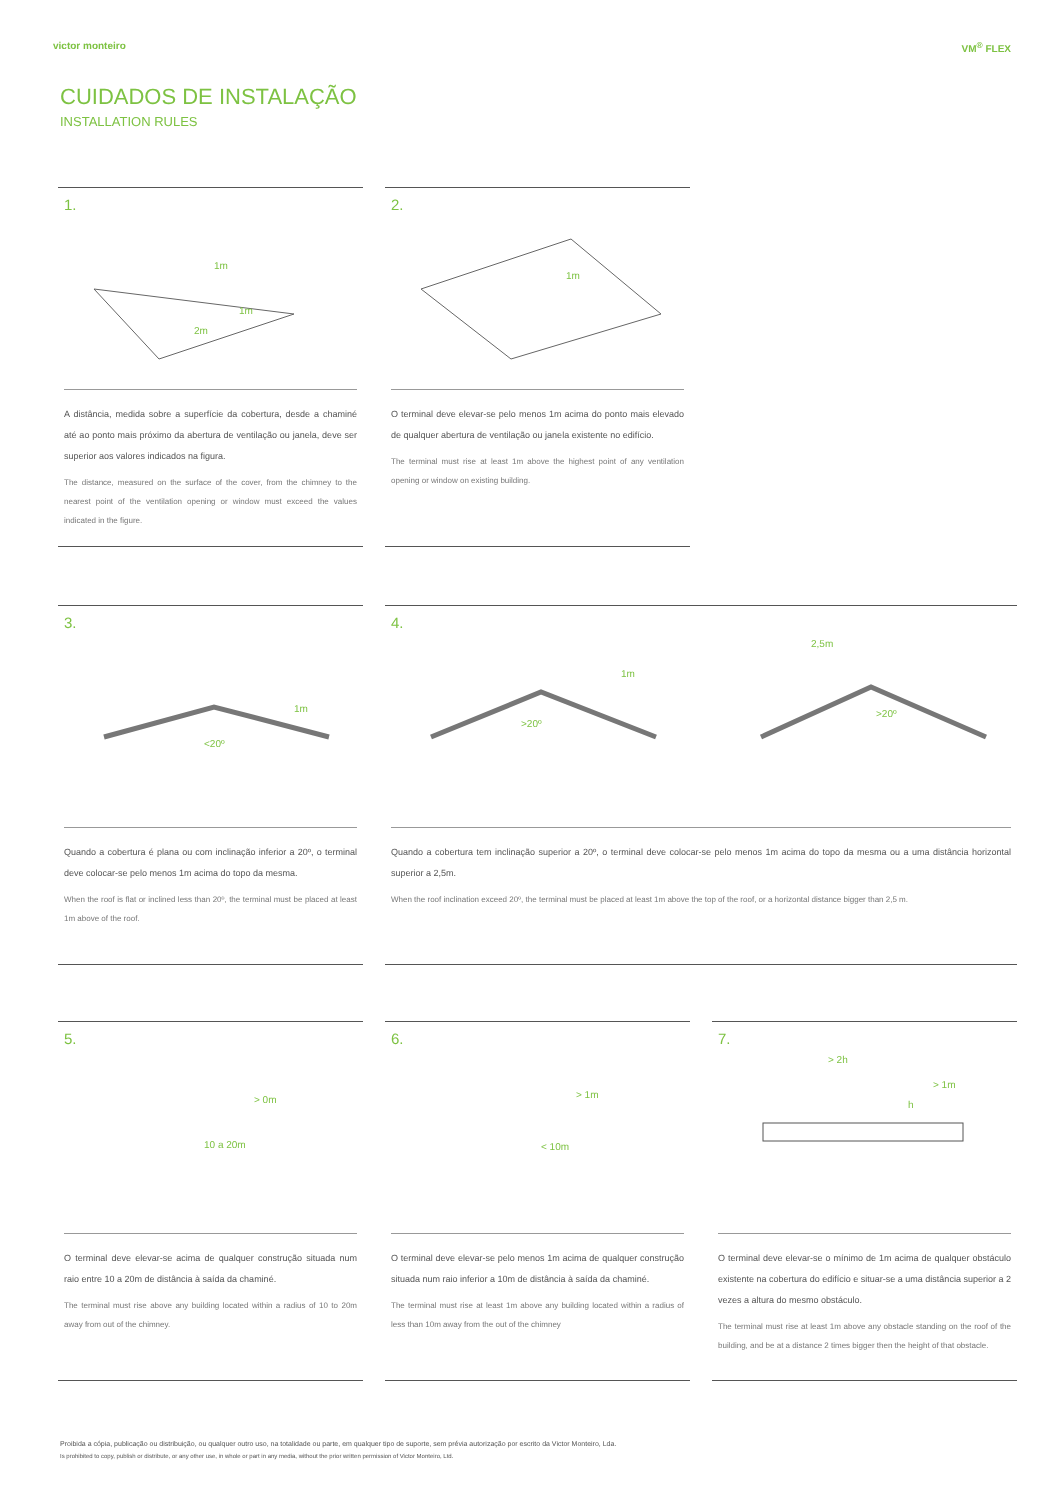victor monteiro VM<sup>®</sup> FLEX
CUIDADOS DE INSTALAÇÃO
INSTALLATION RULES
1.
1m
1m
2m
A distância, medida sobre a superfície da cobertura, desde a chaminé até ao ponto mais próximo da abertura de ventilação ou janela, deve ser superior aos valores indicados na figura.
The distance, measured on the surface of the cover, from the chimney to the nearest point of the ventilation opening or window must exceed the values indicated in the figure.
2.
1m
O terminal deve elevar-se pelo menos 1m acima do ponto mais elevado de qualquer abertura de ventilação ou janela existente no edifício.
The terminal must rise at least 1m above the highest point of any ventilation opening or window on existing building.
3.
1m
<20º
Quando a cobertura é plana ou com inclinação inferior a 20º, o terminal deve colocar-se pelo menos 1m acima do topo da mesma.
When the roof is flat or inclined less than 20º, the terminal must be placed at least 1m above of the roof.
4.
1m
>20º
2,5m
>20º
Quando a cobertura tem inclinação superior a 20º, o terminal deve colocar-se pelo menos 1m acima do topo da mesma ou a uma distância horizontal superior a 2,5m.
When the roof inclination exceed 20º, the terminal must be placed at least 1m above the top of the roof, or a horizontal distance bigger than 2,5 m.
5.
> 0m
10 a 20m
O terminal deve elevar-se acima de qualquer construção situada num raio entre 10 a 20m de distância à saída da chaminé.
The terminal must rise above any building located within a radius of 10 to 20m away from out of the chimney.
6.
> 1m
< 10m
O terminal deve elevar-se pelo menos 1m acima de qualquer construção situada num raio inferior a 10m de distância à saída da chaminé.
The terminal must rise at least 1m above any building located within a radius of less than 10m away from the out of the chimney
7.
> 2h
> 1m
h
O terminal deve elevar-se o mínimo de 1m acima de qualquer obstáculo existente na cobertura do edifício e situar-se a uma distância superior a 2 vezes a altura do mesmo obstáculo.
The terminal must rise at least 1m above any obstacle standing on the roof of the building, and be at a distance 2 times bigger then the height of that obstacle.
Proibida a cópia, publicação ou distribuição, ou qualquer outro uso, na totalidade ou parte, em qualquer tipo de suporte, sem prévia autorização por escrito da Victor Monteiro, Lda.
Is prohibited to copy, publish or distribute, or any other use, in whole or part in any media, without the prior written permission of Victor Monteiro, Ltd.